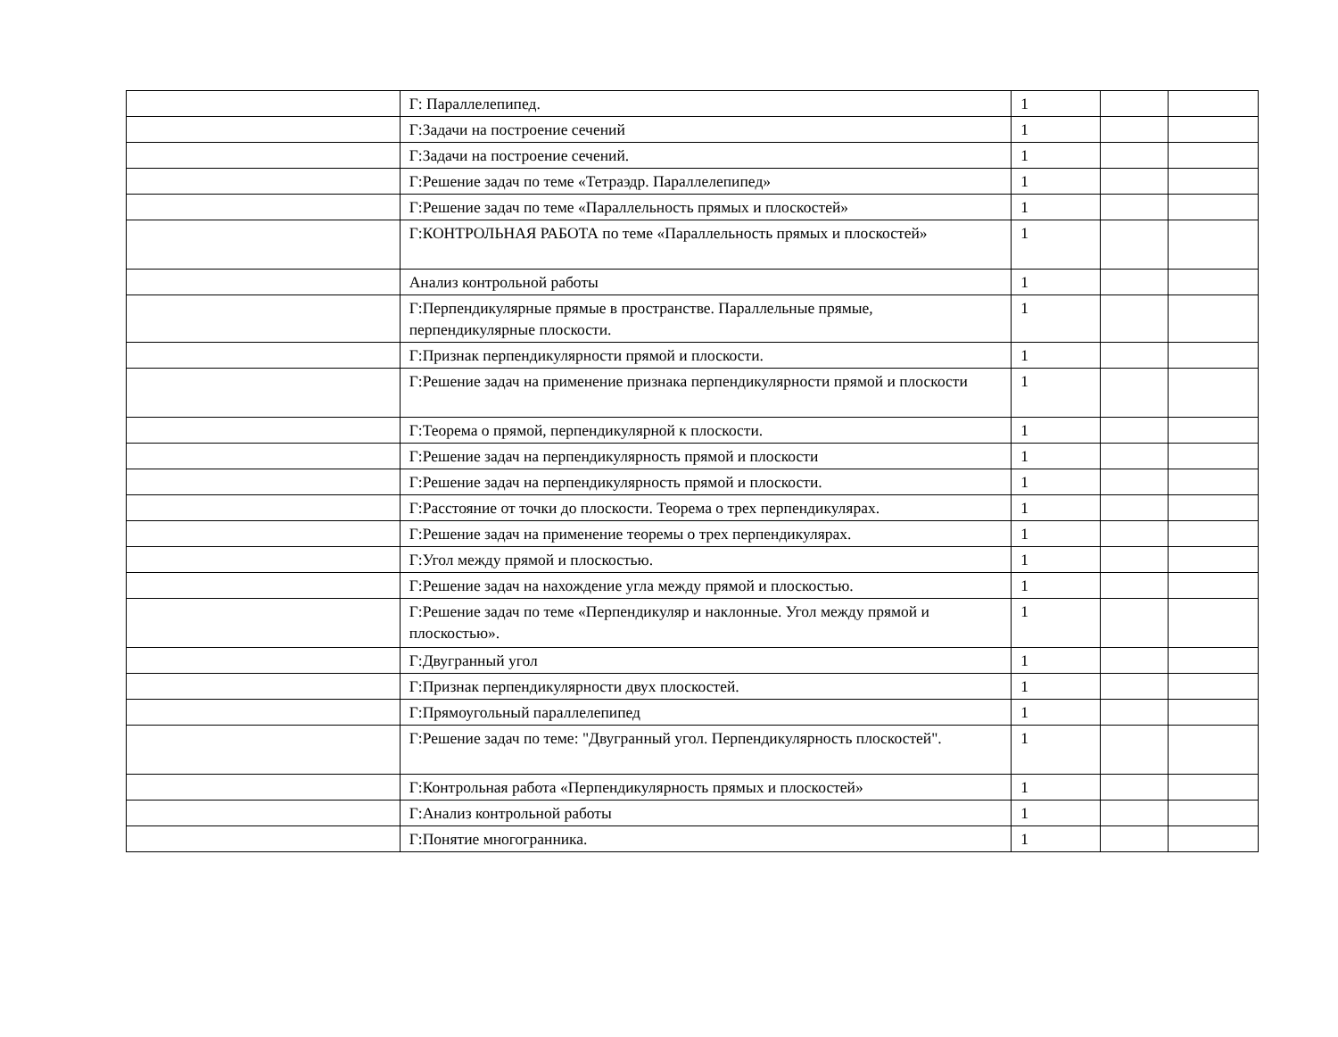| | Г: Параллелепипед. | 1 | | |
| | Г:Задачи на построение сечений | 1 | | |
| | Г:Задачи на построение сечений. | 1 | | |
| | Г:Решение задач по теме «Тетраэдр. Параллелепипед» | 1 | | |
| | Г:Решение задач по теме «Параллельность прямых и плоскостей» | 1 | | |
| | Г:КОНТРОЛЬНАЯ РАБОТА по теме «Параллельность прямых и плоскостей» | 1 | | |
| | Анализ контрольной работы | 1 | | |
| | Г:Перпендикулярные прямые в пространстве. Параллельные прямые, перпендикулярные плоскости. | 1 | | |
| | Г:Признак перпендикулярности прямой и плоскости. | 1 | | |
| | Г:Решение задач на применение признака перпендикулярности прямой и плоскости | 1 | | |
| | Г:Теорема о прямой, перпендикулярной к плоскости. | 1 | | |
| | Г:Решение задач на перпендикулярность прямой и плоскости | 1 | | |
| | Г:Решение задач на перпендикулярность прямой и плоскости. | 1 | | |
| | Г:Расстояние от точки до плоскости. Теорема о трех перпендикулярах. | 1 | | |
| | Г:Решение задач на применение теоремы о трех перпендикулярах. | 1 | | |
| | Г:Угол между прямой и плоскостью. | 1 | | |
| | Г:Решение задач на нахождение угла между прямой и плоскостью. | 1 | | |
| | Г:Решение задач по теме «Перпендикуляр и наклонные. Угол между прямой и плоскостью». | 1 | | |
| | Г:Двугранный угол | 1 | | |
| | Г:Признак перпендикулярности двух плоскостей. | 1 | | |
| | Г:Прямоугольный параллелепипед | 1 | | |
| | Г:Решение задач по теме: "Двугранный угол. Перпендикулярность плоскостей". | 1 | | |
| | Г:Контрольная работа «Перпендикулярность прямых и плоскостей» | 1 | | |
| | Г:Анализ контрольной работы | 1 | | |
| | Г:Понятие многогранника. | 1 | | |